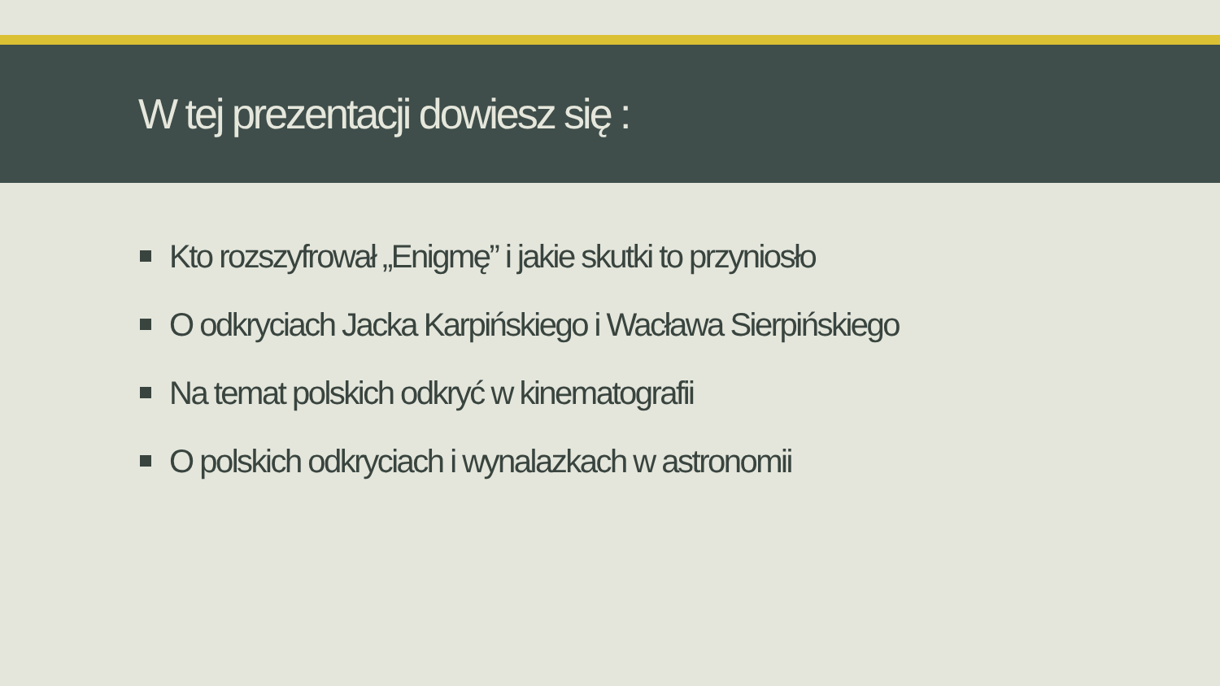W tej prezentacji dowiesz się :
Kto rozszyfrował „Enigmę” i jakie skutki to przyniosło
O odkryciach Jacka Karpińskiego i Wacława Sierpińskiego
Na temat polskich odkryć w kinematografii
O polskich odkryciach i wynalazkach w astronomii